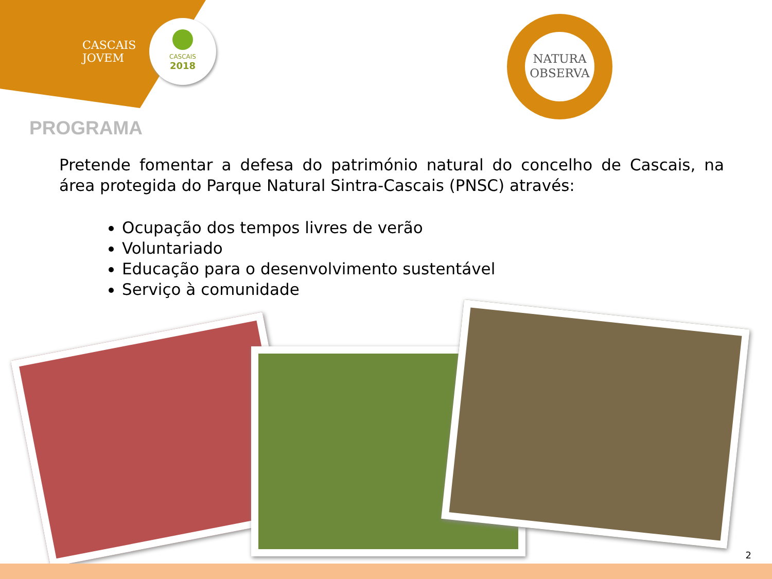CASCAIS
JOVEM
CASCAIS
2018
NATURA
OBSERVA
PROGRAMA
Pretende fomentar a defesa do património natural do concelho de Cascais, na área protegida do Parque Natural Sintra-Cascais (PNSC) através:
Ocupação dos tempos livres de verão
Voluntariado
Educação para o desenvolvimento sustentável
Serviço à comunidade
2